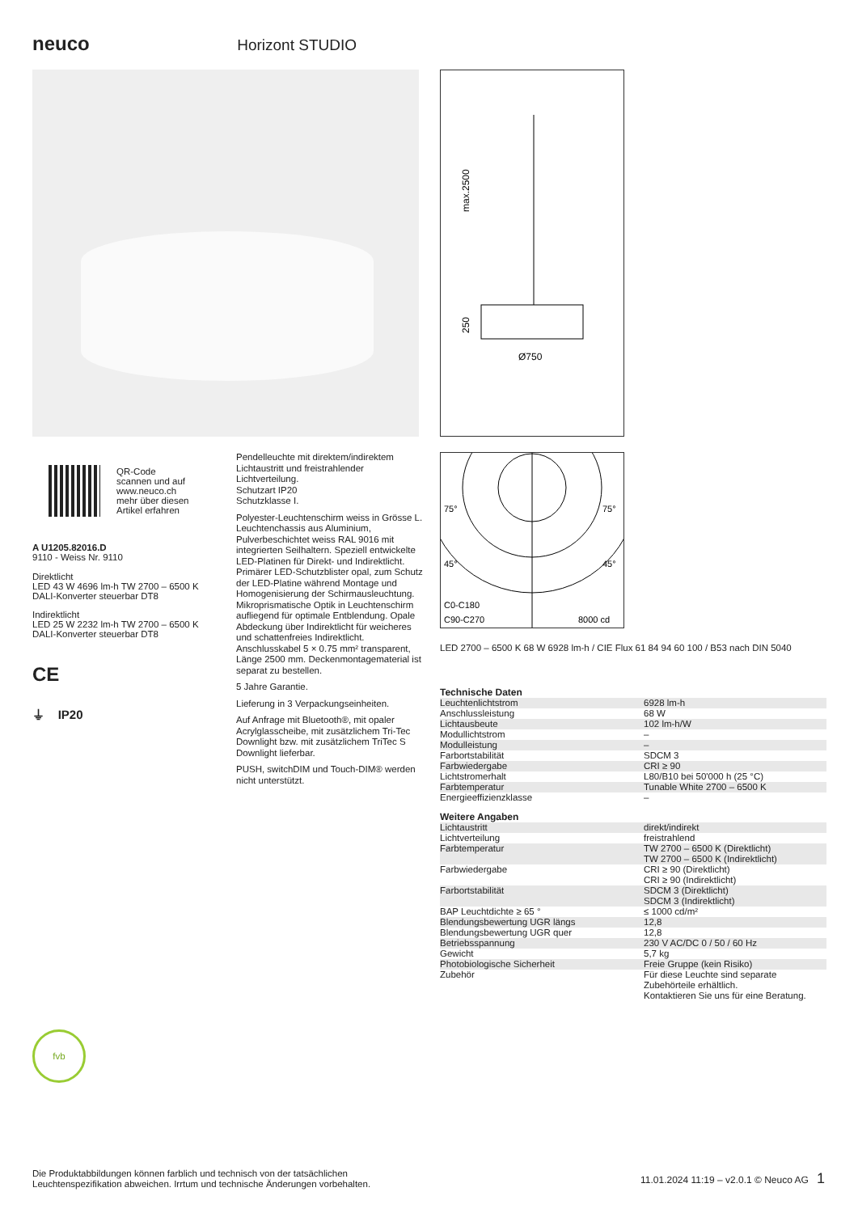neuco Horizont STUDIO
max.2500
250
Ø750
75°
75°
45°
45°
C0-C180
C90-C270
8000 cd
QR-Code
scannen und auf
www.neuco.ch
mehr über diesen
Artikel erfahren
A U1205.82016.D
9110 - Weiss Nr. 9110
Direktlicht
LED 43 W 4696 lm-h TW 2700 – 6500 K
DALI-Konverter steuerbar DT8
Indirektlicht
LED 25 W 2232 lm-h TW 2700 – 6500 K
DALI-Konverter steuerbar DT8
CE
⏚ IP20
fvb
Pendelleuchte mit direktem/indirektem Lichtaustritt und freistrahlender Lichtverteilung.
Schutzart IP20
Schutzklasse I.
Polyester-Leuchtenschirm weiss in Grösse L. Leuchtenchassis aus Aluminium, Pulverbeschichtet weiss RAL 9016 mit integrierten Seilhaltern. Speziell entwickelte LED-Platinen für Direkt- und Indirektlicht. Primärer LED-Schutzblister opal, zum Schutz der LED-Platine während Montage und Homogenisierung der Schirmausleuchtung. Mikroprismatische Optik in Leuchtenschirm aufliegend für optimale Entblendung. Opale Abdeckung über Indirektlicht für weicheres und schattenfreies Indirektlicht. Anschlusskabel 5 × 0.75 mm² transparent, Länge 2500 mm. Deckenmontagematerial ist separat zu bestellen.
5 Jahre Garantie.
Lieferung in 3 Verpackungseinheiten.
Auf Anfrage mit Bluetooth®, mit opaler Acrylglasscheibe, mit zusätzlichem Tri-Tec Downlight bzw. mit zusätzlichem TriTec S Downlight lieferbar.
PUSH, switchDIM und Touch-DIM® werden nicht unterstützt.
LED 2700 – 6500 K 68 W 6928 lm-h / CIE Flux 61 84 94 60 100 / B53 nach DIN 5040
Technische Daten
| Leuchtenlichtstrom | 6928 lm-h |
| Anschlussleistung | 68 W |
| Lichtausbeute | 102 lm-h/W |
| Modullichtstrom | – |
| Modulleistung | – |
| Farbortstabilität | SDCM 3 |
| Farbwiedergabe | CRI ≥ 90 |
| Lichtstromerhalt | L80/B10 bei 50'000 h (25 °C) |
| Farbtemperatur | Tunable White 2700 – 6500 K |
| Energieeffizienzklasse | – |
Weitere Angaben
| Lichtaustritt | direkt/indirekt |
| Lichtverteilung | freistrahlend |
| Farbtemperatur | TW 2700 – 6500 K (Direktlicht) TW 2700 – 6500 K (Indirektlicht) |
| Farbwiedergabe | CRI ≥ 90 (Direktlicht) CRI ≥ 90 (Indirektlicht) |
| Farbortstabilität | SDCM 3 (Direktlicht) SDCM 3 (Indirektlicht) |
| BAP Leuchtdichte ≥ 65 ° | ≤ 1000 cd/m² |
| Blendungsbewertung UGR längs | 12,8 |
| Blendungsbewertung UGR quer | 12,8 |
| Betriebsspannung | 230 V AC/DC 0 / 50 / 60 Hz |
| Gewicht | 5,7 kg |
| Photobiologische Sicherheit | Freie Gruppe (kein Risiko) |
| Zubehör | Für diese Leuchte sind separate Zubehörteile erhältlich. Kontaktieren Sie uns für eine Beratung. |
Die Produktabbildungen können farblich und technisch von der tatsächlichen Leuchtenspezifikation abweichen. Irrtum und technische Änderungen vorbehalten.
11.01.2024 11:19 – v2.0.1 © Neuco AG 1